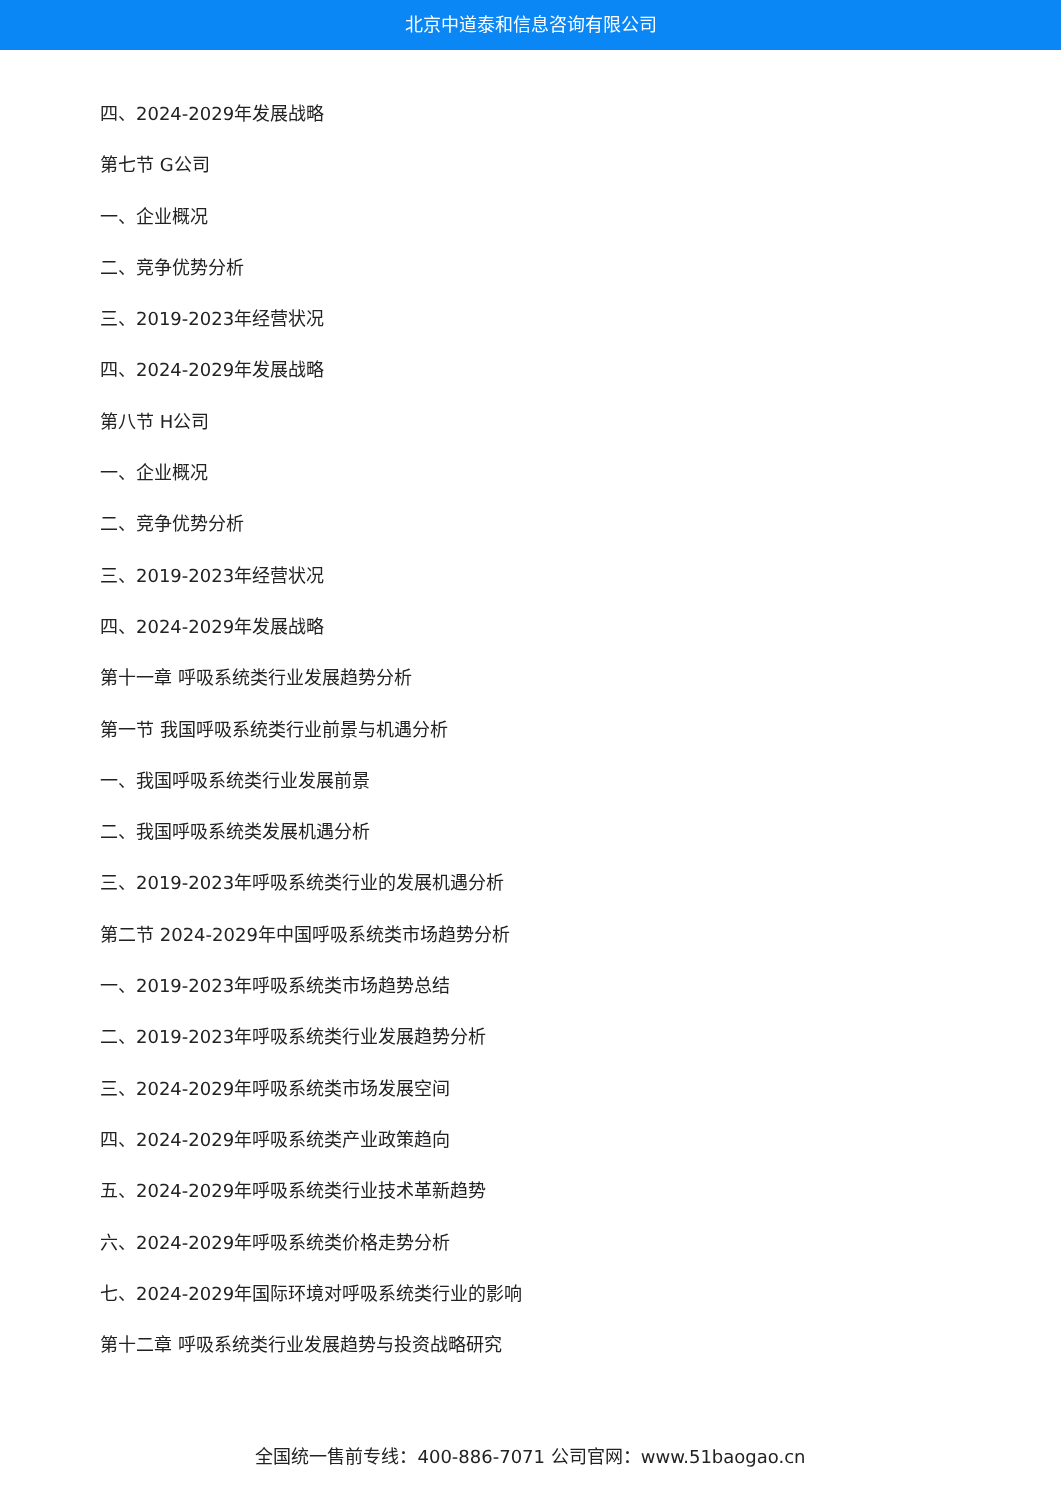北京中道泰和信息咨询有限公司
四、2024-2029年发展战略
第七节 G公司
一、企业概况
二、竞争优势分析
三、2019-2023年经营状况
四、2024-2029年发展战略
第八节 H公司
一、企业概况
二、竞争优势分析
三、2019-2023年经营状况
四、2024-2029年发展战略
第十一章 呼吸系统类行业发展趋势分析
第一节 我国呼吸系统类行业前景与机遇分析
一、我国呼吸系统类行业发展前景
二、我国呼吸系统类发展机遇分析
三、2019-2023年呼吸系统类行业的发展机遇分析
第二节 2024-2029年中国呼吸系统类市场趋势分析
一、2019-2023年呼吸系统类市场趋势总结
二、2019-2023年呼吸系统类行业发展趋势分析
三、2024-2029年呼吸系统类市场发展空间
四、2024-2029年呼吸系统类产业政策趋向
五、2024-2029年呼吸系统类行业技术革新趋势
六、2024-2029年呼吸系统类价格走势分析
七、2024-2029年国际环境对呼吸系统类行业的影响
第十二章 呼吸系统类行业发展趋势与投资战略研究
全国统一售前专线：400-886-7071 公司官网：www.51baogao.cn